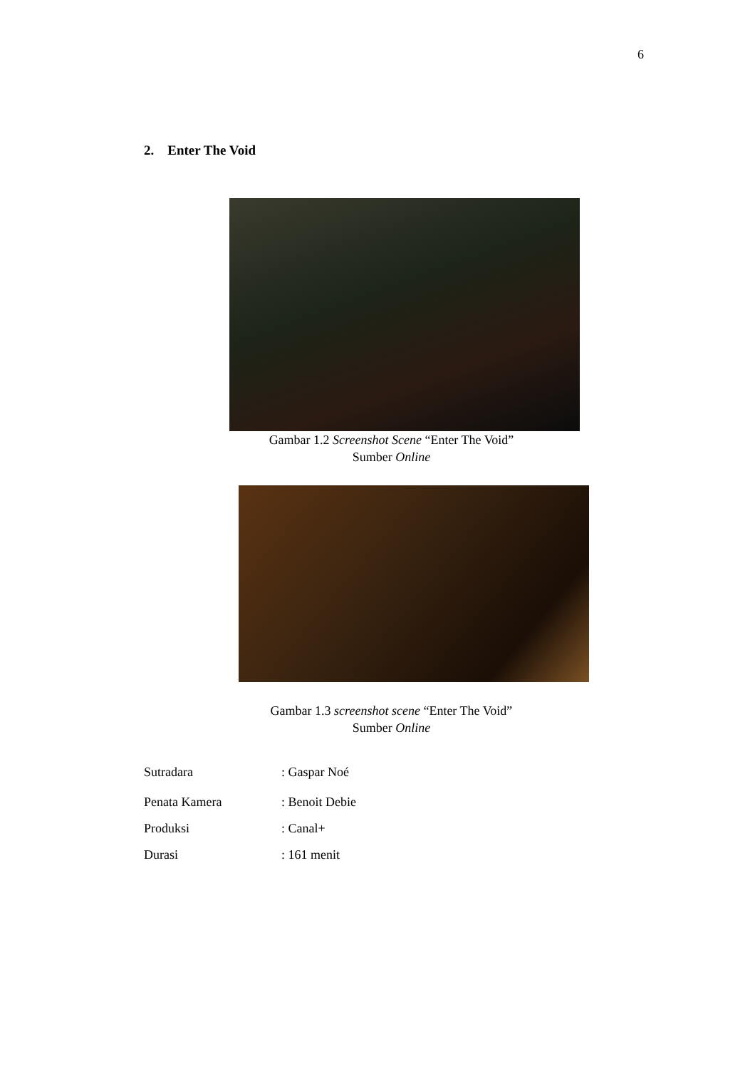6
2. Enter The Void
Gambar 1.2 Screenshot Scene “Enter The Void”
Sumber Online
Gambar 1.3 screenshot scene “Enter The Void”
Sumber Online
Sutradara: Gaspar Noé
Penata Kamera: Benoit Debie
Produksi: Canal+
Durasi: 161 menit